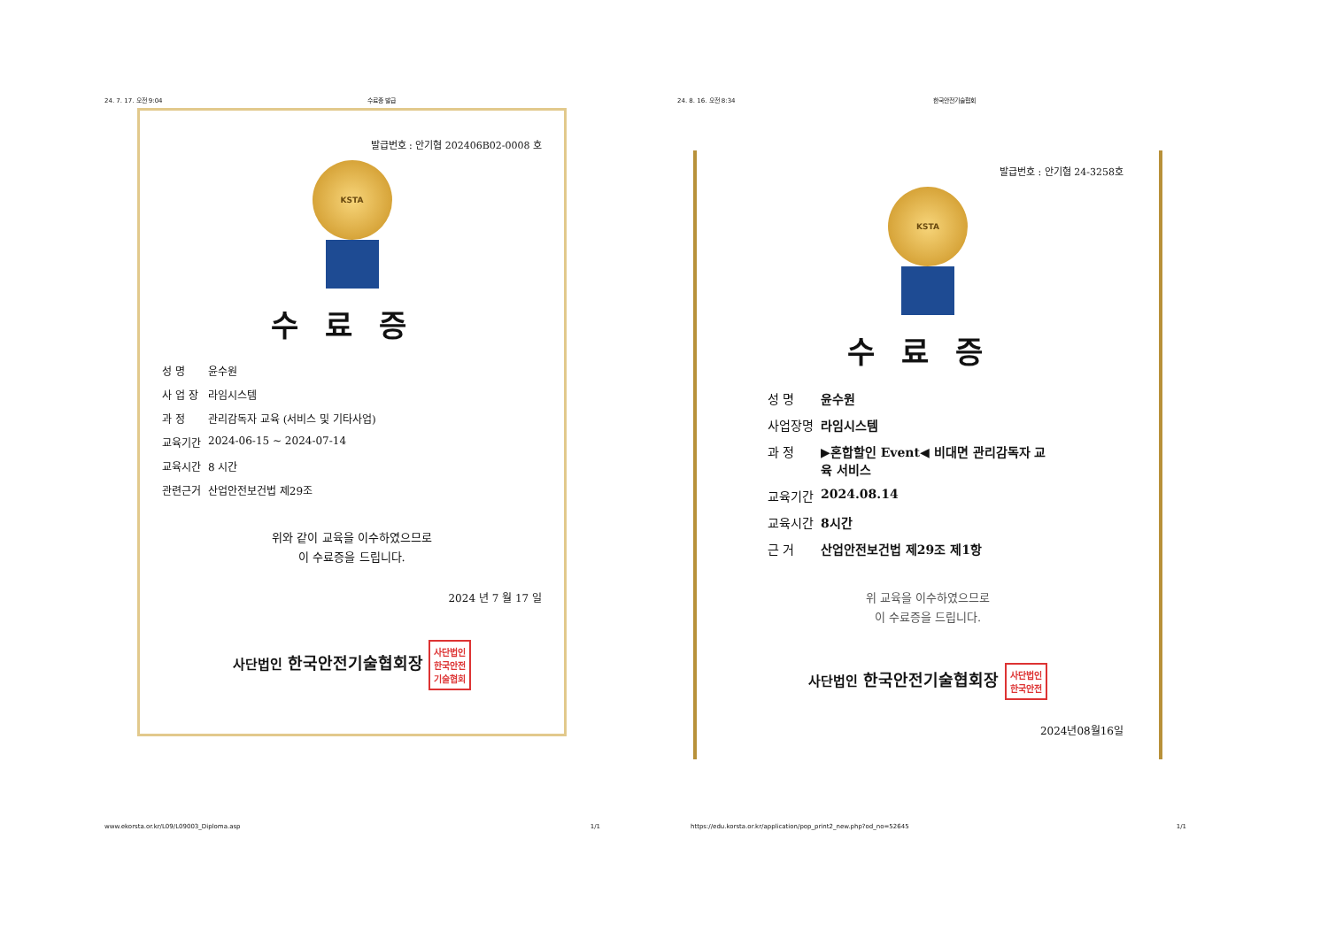24. 7. 17. 오전 9:04 수료증 발급
발급번호 : 안기협 202406B02-0008 호
KSTA
수료증
| 성 명 | 윤수원 |
| 사 업 장 | 라임시스템 |
| 과 정 | 관리감독자 교육 (서비스 및 기타사업) |
| 교육기간 | 2024-06-15 ~ 2024-07-14 |
| 교육시간 | 8 시간 |
| 관련근거 | 산업안전보건법 제29조 |
위와 같이 교육을 이수하였으므로
이 수료증을 드립니다.
2024 년 7 월 17 일
사단법인 한국안전기술협회장 사단법인
한국안전
기술협회
www.ekorsta.or.kr/L09/L09003_Diploma.asp 1/1
24. 8. 16. 오전 8:34 한국안전기술협회
발급번호 : 안기협 24-3258호
KSTA
수료증
| 성 명 | 윤수원 |
| 사업장명 | 라임시스템 |
| 과 정 | ▶혼합할인 Event◀ 비대면 관리감독자 교 육 서비스 |
| 교육기간 | 2024.08.14 |
| 교육시간 | 8시간 |
| 근 거 | 산업안전보건법 제29조 제1항 |
위 교육을 이수하였으므로
이 수료증을 드립니다.
사단법인 한국안전기술협회장 사단법인
한국안전
2024년08월16일
https://edu.korsta.or.kr/application/pop_print2_new.php?od_no=52645 1/1